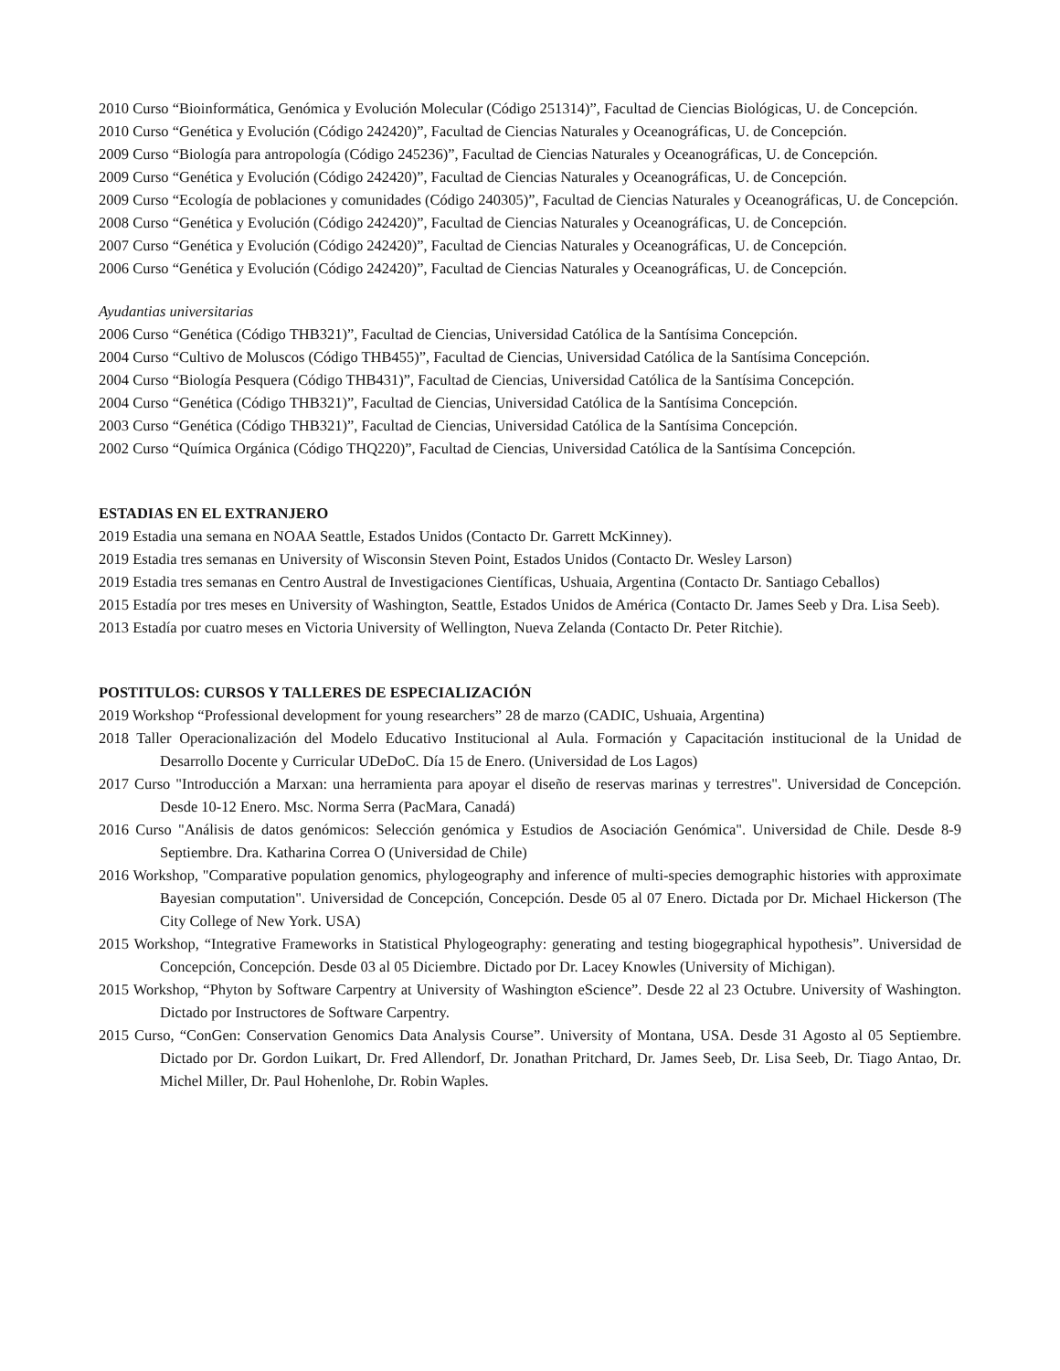2010 Curso “Bioinformática, Genómica y Evolución Molecular (Código 251314)”, Facultad de Ciencias Biológicas, U. de Concepción.
2010 Curso “Genética y Evolución (Código 242420)”, Facultad de Ciencias Naturales y Oceanográficas, U. de Concepción.
2009 Curso “Biología para antropología (Código 245236)”, Facultad de Ciencias Naturales y Oceanográficas, U. de Concepción.
2009 Curso “Genética y Evolución (Código 242420)”, Facultad de Ciencias Naturales y Oceanográficas, U. de Concepción.
2009 Curso “Ecología de poblaciones y comunidades (Código 240305)”, Facultad de Ciencias Naturales y Oceanográficas, U. de Concepción.
2008 Curso “Genética y Evolución (Código 242420)”, Facultad de Ciencias Naturales y Oceanográficas, U. de Concepción.
2007 Curso “Genética y Evolución (Código 242420)”, Facultad de Ciencias Naturales y Oceanográficas, U. de Concepción.
2006 Curso “Genética y Evolución (Código 242420)”, Facultad de Ciencias Naturales y Oceanográficas, U. de Concepción.
Ayudantias universitarias
2006 Curso “Genética (Código THB321)”, Facultad de Ciencias, Universidad Católica de la Santísima Concepción.
2004 Curso “Cultivo de Moluscos (Código THB455)”, Facultad de Ciencias, Universidad Católica de la Santísima Concepción.
2004 Curso “Biología Pesquera (Código THB431)”, Facultad de Ciencias, Universidad Católica de la Santísima Concepción.
2004 Curso “Genética (Código THB321)”, Facultad de Ciencias, Universidad Católica de la Santísima Concepción.
2003 Curso “Genética (Código THB321)”, Facultad de Ciencias, Universidad Católica de la Santísima Concepción.
2002 Curso “Química Orgánica (Código THQ220)”, Facultad de Ciencias, Universidad Católica de la Santísima Concepción.
ESTADIAS EN EL EXTRANJERO
2019 Estadia una semana en NOAA Seattle, Estados Unidos (Contacto Dr. Garrett McKinney).
2019 Estadia tres semanas en University of Wisconsin Steven Point, Estados Unidos (Contacto Dr. Wesley Larson)
2019 Estadia tres semanas en Centro Austral de Investigaciones Científicas, Ushuaia, Argentina (Contacto Dr. Santiago Ceballos)
2015 Estadía por tres meses en University of Washington, Seattle, Estados Unidos de América (Contacto Dr. James Seeb y Dra. Lisa Seeb).
2013 Estadía por cuatro meses en Victoria University of Wellington, Nueva Zelanda (Contacto Dr. Peter Ritchie).
POSTITULOS: CURSOS Y TALLERES DE ESPECIALIZACIÓN
2019 Workshop “Professional development for young researchers” 28 de marzo (CADIC, Ushuaia, Argentina)
2018 Taller Operacionalización del Modelo Educativo Institucional al Aula. Formación y Capacitación institucional de la Unidad de Desarrollo Docente y Curricular UDeDoC. Día 15 de Enero. (Universidad de Los Lagos)
2017 Curso "Introducción a Marxan: una herramienta para apoyar el diseño de reservas marinas y terrestres". Universidad de Concepción. Desde 10-12 Enero. Msc. Norma Serra (PacMara, Canadá)
2016 Curso "Análisis de datos genómicos: Selección genómica y Estudios de Asociación Genómica". Universidad de Chile. Desde 8-9 Septiembre. Dra. Katharina Correa O (Universidad de Chile)
2016 Workshop, "Comparative population genomics, phylogeography and inference of multi-species demographic histories with approximate Bayesian computation". Universidad de Concepción, Concepción. Desde 05 al 07 Enero. Dictada por Dr. Michael Hickerson (The City College of New York. USA)
2015 Workshop, “Integrative Frameworks in Statistical Phylogeography: generating and testing biogegraphical hypothesis”. Universidad de Concepción, Concepción. Desde 03 al 05 Diciembre. Dictado por Dr. Lacey Knowles (University of Michigan).
2015 Workshop, “Phyton by Software Carpentry at University of Washington eScience”. Desde 22 al 23 Octubre. University of Washington. Dictado por Instructores de Software Carpentry.
2015 Curso, “ConGen: Conservation Genomics Data Analysis Course”. University of Montana, USA. Desde 31 Agosto al 05 Septiembre. Dictado por Dr. Gordon Luikart, Dr. Fred Allendorf, Dr. Jonathan Pritchard, Dr. James Seeb, Dr. Lisa Seeb, Dr. Tiago Antao, Dr. Michel Miller, Dr. Paul Hohenlohe, Dr. Robin Waples.